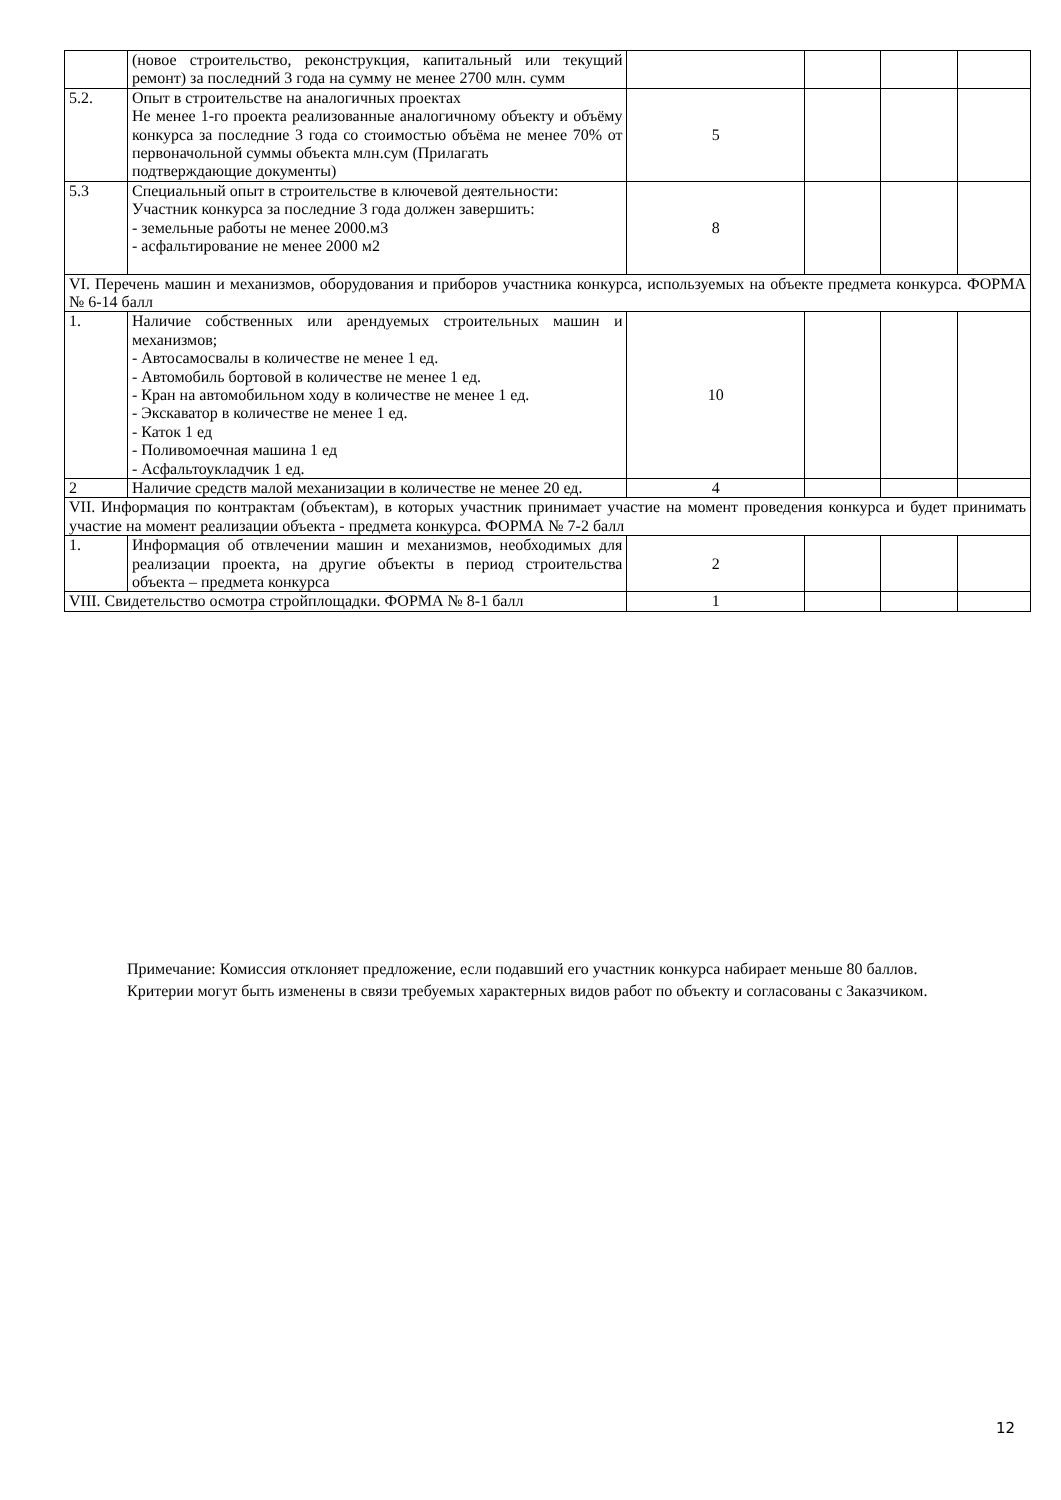| | (новое строительство, реконструкция, капитальный или текущий ремонт) за последний 3 года на сумму не менее 2700 млн. сумм | | | | |
| 5.2. | Опыт в строительстве на аналогичных проектах Не менее 1-го проекта реализованные аналогичному объекту и объёму конкурса за последние 3 года со стоимостью объёма не менее 70% от первоначольной суммы объекта млн.сум (Прилагать подтверждающие документы) | 5 | | | |
| 5.3 | Специальный опыт в строительстве в ключевой деятельности: Участник конкурса за последние 3 года должен завершить: - земельные работы не менее 2000.м3 - асфальтирование не менее 2000 м2 | 8 | | | |
| VI. Перечень машин и механизмов, оборудования и приборов участника конкурса, используемых на объекте предмета конкурса. ФОРМА № 6-14 балл | | | | | |
| 1. | Наличие собственных или арендуемых строительных машин и механизмов; - Автосамосвалы в количестве не менее 1 ед. - Автомобиль бортовой в количестве не менее 1 ед. - Кран на автомобильном ходу в количестве не менее 1 ед. - Экскаватор в количестве не менее 1 ед. - Каток 1 ед - Поливомоечная машина 1 ед - Асфальтоукладчик 1 ед. | 10 | | | |
| 2 | Наличие средств малой механизации в количестве не менее 20 ед. | 4 | | | |
| VII. Информация по контрактам (объектам), в которых участник принимает участие на момент проведения конкурса и будет принимать участие на момент реализации объекта - предмета конкурса. ФОРМА № 7-2 балл | | | | | |
| 1. | Информация об отвлечении машин и механизмов, необходимых для реализации проекта, на другие объекты в период строительства объекта – предмета конкурса | 2 | | | |
| VIII. Свидетельство осмотра стройплощадки. ФОРМА № 8-1 балл | | 1 | | | |
Примечание: Комиссия отклоняет предложение, если подавший его участник конкурса набирает меньше 80 баллов.
Критерии могут быть изменены в связи требуемых характерных видов работ по объекту и согласованы с Заказчиком.
12